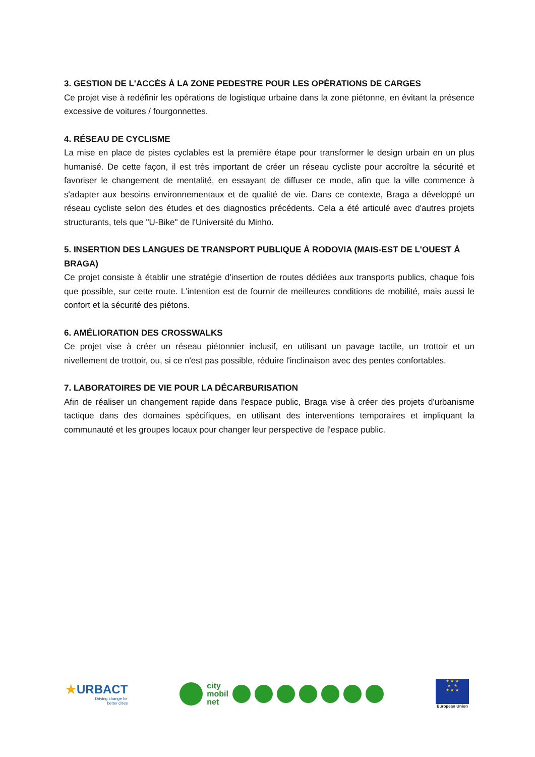3. GESTION DE L'ACCÈS À LA ZONE PEDESTRE POUR LES OPÉRATIONS DE CARGES
Ce projet vise à redéfinir les opérations de logistique urbaine dans la zone piétonne, en évitant la présence excessive de voitures / fourgonnettes.
4. RÉSEAU DE CYCLISME
La mise en place de pistes cyclables est la première étape pour transformer le design urbain en un plus humanisé. De cette façon, il est très important de créer un réseau cycliste pour accroître la sécurité et favoriser le changement de mentalité, en essayant de diffuser ce mode, afin que la ville commence à s'adapter aux besoins environnementaux et de qualité de vie. Dans ce contexte, Braga a développé un réseau cycliste selon des études et des diagnostics précédents. Cela a été articulé avec d'autres projets structurants, tels que "U-Bike" de l'Université du Minho.
5. INSERTION DES LANGUES DE TRANSPORT PUBLIQUE À RODOVIA (MAIS-EST DE L'OUEST À BRAGA)
Ce projet consiste à établir une stratégie d'insertion de routes dédiées aux transports publics, chaque fois que possible, sur cette route. L'intention est de fournir de meilleures conditions de mobilité, mais aussi le confort et la sécurité des piétons.
6. AMÉLIORATION DES CROSSWALKS
Ce projet vise à créer un réseau piétonnier inclusif, en utilisant un pavage tactile, un trottoir et un nivellement de trottoir, ou, si ce n'est pas possible, réduire l'inclinaison avec des pentes confortables.
7. LABORATOIRES DE VIE POUR LA DÉCARBURISATION
Afin de réaliser un changement rapide dans l'espace public, Braga vise à créer des projets d'urbanisme tactique dans des domaines spécifiques, en utilisant des interventions temporaires et impliquant la communauté et les groupes locaux pour changer leur perspective de l'espace public.
★URBACT
Driving change for
better cities
city
mobil
net
★ ★ ★
★ ★
★ ★ ★
European Union